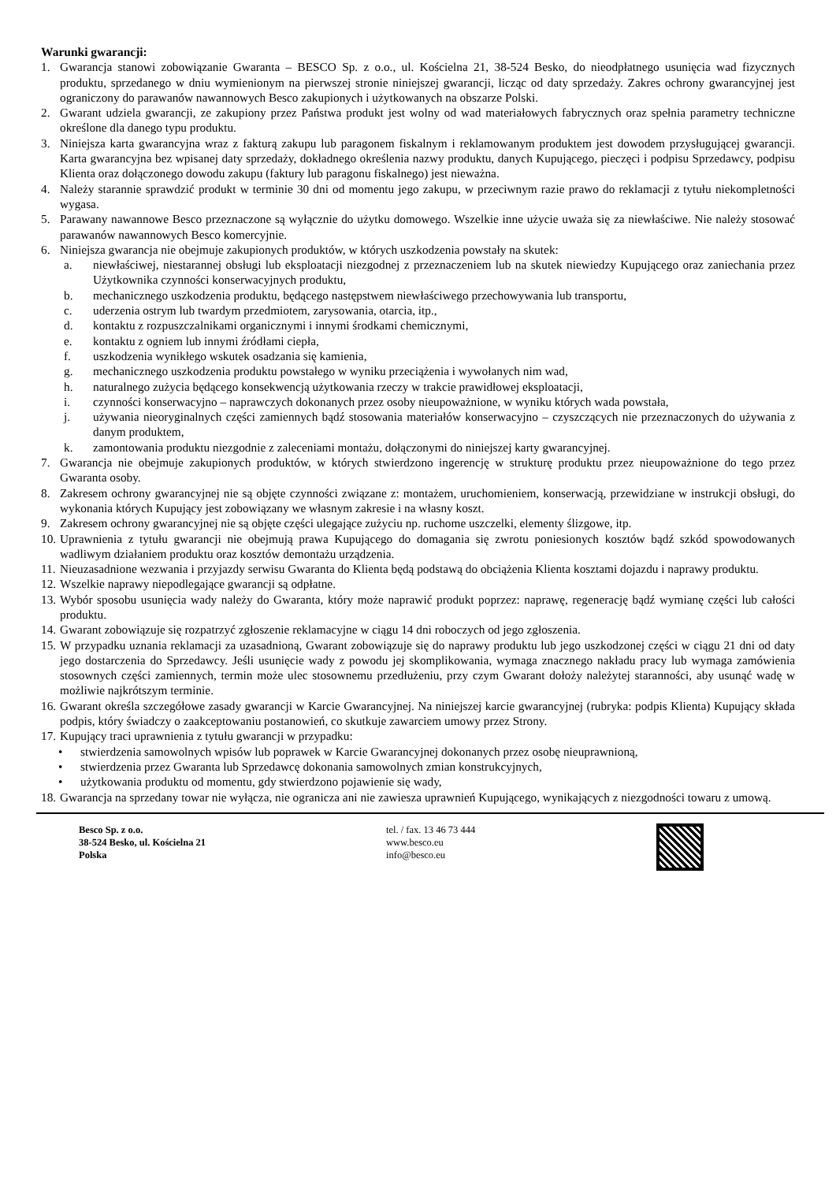Warunki gwarancji:
1. Gwarancja stanowi zobowiązanie Gwaranta – BESCO Sp. z o.o., ul. Kościelna 21, 38-524 Besko, do nieodpłatnego usunięcia wad fizycznych produktu, sprzedanego w dniu wymienionym na pierwszej stronie niniejszej gwarancji, licząc od daty sprzedaży. Zakres ochrony gwarancyjnej jest ograniczony do parawanów nawannowych Besco zakupionych i użytkowanych na obszarze Polski.
2. Gwarant udziela gwarancji, ze zakupiony przez Państwa produkt jest wolny od wad materiałowych fabrycznych oraz spełnia parametry techniczne określone dla danego typu produktu.
3. Niniejsza karta gwarancyjna wraz z fakturą zakupu lub paragonem fiskalnym i reklamowanym produktem jest dowodem przysługującej gwarancji. Karta gwarancyjna bez wpisanej daty sprzedaży, dokładnego określenia nazwy produktu, danych Kupującego, pieczęci i podpisu Sprzedawcy, podpisu Klienta oraz dołączonego dowodu zakupu (faktury lub paragonu fiskalnego) jest nieważna.
4. Należy starannie sprawdzić produkt w terminie 30 dni od momentu jego zakupu, w przeciwnym razie prawo do reklamacji z tytułu niekompletności wygasa.
5. Parawany nawannowe Besco przeznaczone są wyłącznie do użytku domowego. Wszelkie inne użycie uważa się za niewłaściwe. Nie należy stosować parawanów nawannowych Besco komercyjnie.
6. Niniejsza gwarancja nie obejmuje zakupionych produktów, w których uszkodzenia powstały na skutek:
a. niewłaściwej, niestarannej obsługi lub eksploatacji niezgodnej z przeznaczeniem lub na skutek niewiedzy Kupującego oraz zaniechania przez Użytkownika czynności konserwacyjnych produktu,
b. mechanicznego uszkodzenia produktu, będącego następstwem niewłaściwego przechowywania lub transportu,
c. uderzenia ostrym lub twardym przedmiotem, zarysowania, otarcia, itp.,
d. kontaktu z rozpuszczalnikami organicznymi i innymi środkami chemicznymi,
e. kontaktu z ogniem lub innymi źródłami ciepła,
f. uszkodzenia wynikłego wskutek osadzania się kamienia,
g. mechanicznego uszkodzenia produktu powstałego w wyniku przeciążenia i wywołanych nim wad,
h. naturalnego zużycia będącego konsekwencją użytkowania rzeczy w trakcie prawidłowej eksploatacji,
i. czynności konserwacyjno – naprawczych dokonanych przez osoby nieupoważnione, w wyniku których wada powstała,
j. używania nieoryginalnych części zamiennych bądź stosowania materiałów konserwacyjno – czyszczących nie przeznaczonych do używania z danym produktem,
k. zamontowania produktu niezgodnie z zaleceniami montażu, dołączonymi do niniejszej karty gwarancyjnej.
7. Gwarancja nie obejmuje zakupionych produktów, w których stwierdzono ingerencję w strukturę produktu przez nieupoważnione do tego przez Gwaranta osoby.
8. Zakresem ochrony gwarancyjnej nie są objęte czynności związane z: montażem, uruchomieniem, konserwacją, przewidziane w instrukcji obsługi, do wykonania których Kupujący jest zobowiązany we własnym zakresie i na własny koszt.
9. Zakresem ochrony gwarancyjnej nie są objęte części ulegające zużyciu np. ruchome uszczelki, elementy ślizgowe, itp.
10. Uprawnienia z tytułu gwarancji nie obejmują prawa Kupującego do domagania się zwrotu poniesionych kosztów bądź szkód spowodowanych wadliwym działaniem produktu oraz kosztów demontażu urządzenia.
11. Nieuzasadnione wezwania i przyjazdy serwisu Gwaranta do Klienta będą podstawą do obciążenia Klienta kosztami dojazdu i naprawy produktu.
12. Wszelkie naprawy niepodlegające gwarancji są odpłatne.
13. Wybór sposobu usunięcia wady należy do Gwaranta, który może naprawić produkt poprzez: naprawę, regenerację bądź wymianę części lub całości produktu.
14. Gwarant zobowiązuje się rozpatrzyć zgłoszenie reklamacyjne w ciągu 14 dni roboczych od jego zgłoszenia.
15. W przypadku uznania reklamacji za uzasadnioną, Gwarant zobowiązuje się do naprawy produktu lub jego uszkodzonej części w ciągu 21 dni od daty jego dostarczenia do Sprzedawcy. Jeśli usunięcie wady z powodu jej skomplikowania, wymaga znacznego nakładu pracy lub wymaga zamówienia stosownych części zamiennych, termin może ulec stosownemu przedłużeniu, przy czym Gwarant dołoży należytej staranności, aby usunąć wadę w możliwie najkrótszym terminie.
16. Gwarant określa szczegółowe zasady gwarancji w Karcie Gwarancyjnej. Na niniejszej karcie gwarancyjnej (rubryka: podpis Klienta) Kupujący składa podpis, który świadczy o zaakceptowaniu postanowień, co skutkuje zawarciem umowy przez Strony.
17. Kupujący traci uprawnienia z tytułu gwarancji w przypadku:
• stwierdzenia samowolnych wpisów lub poprawek w Karcie Gwarancyjnej dokonanych przez osobę nieuprawnioną,
• stwierdzenia przez Gwaranta lub Sprzedawcę dokonania samowolnych zmian konstrukcyjnych,
• użytkowania produktu od momentu, gdy stwierdzono pojawienie się wady,
18. Gwarancja na sprzedany towar nie wyłącza, nie ogranicza ani nie zawiesza uprawnień Kupującego, wynikających z niezgodności towaru z umową.
Besco Sp. z o.o.
38-524 Besko, ul. Kościelna 21
Polska
tel. / fax. 13 46 73 444
www.besco.eu
info@besco.eu